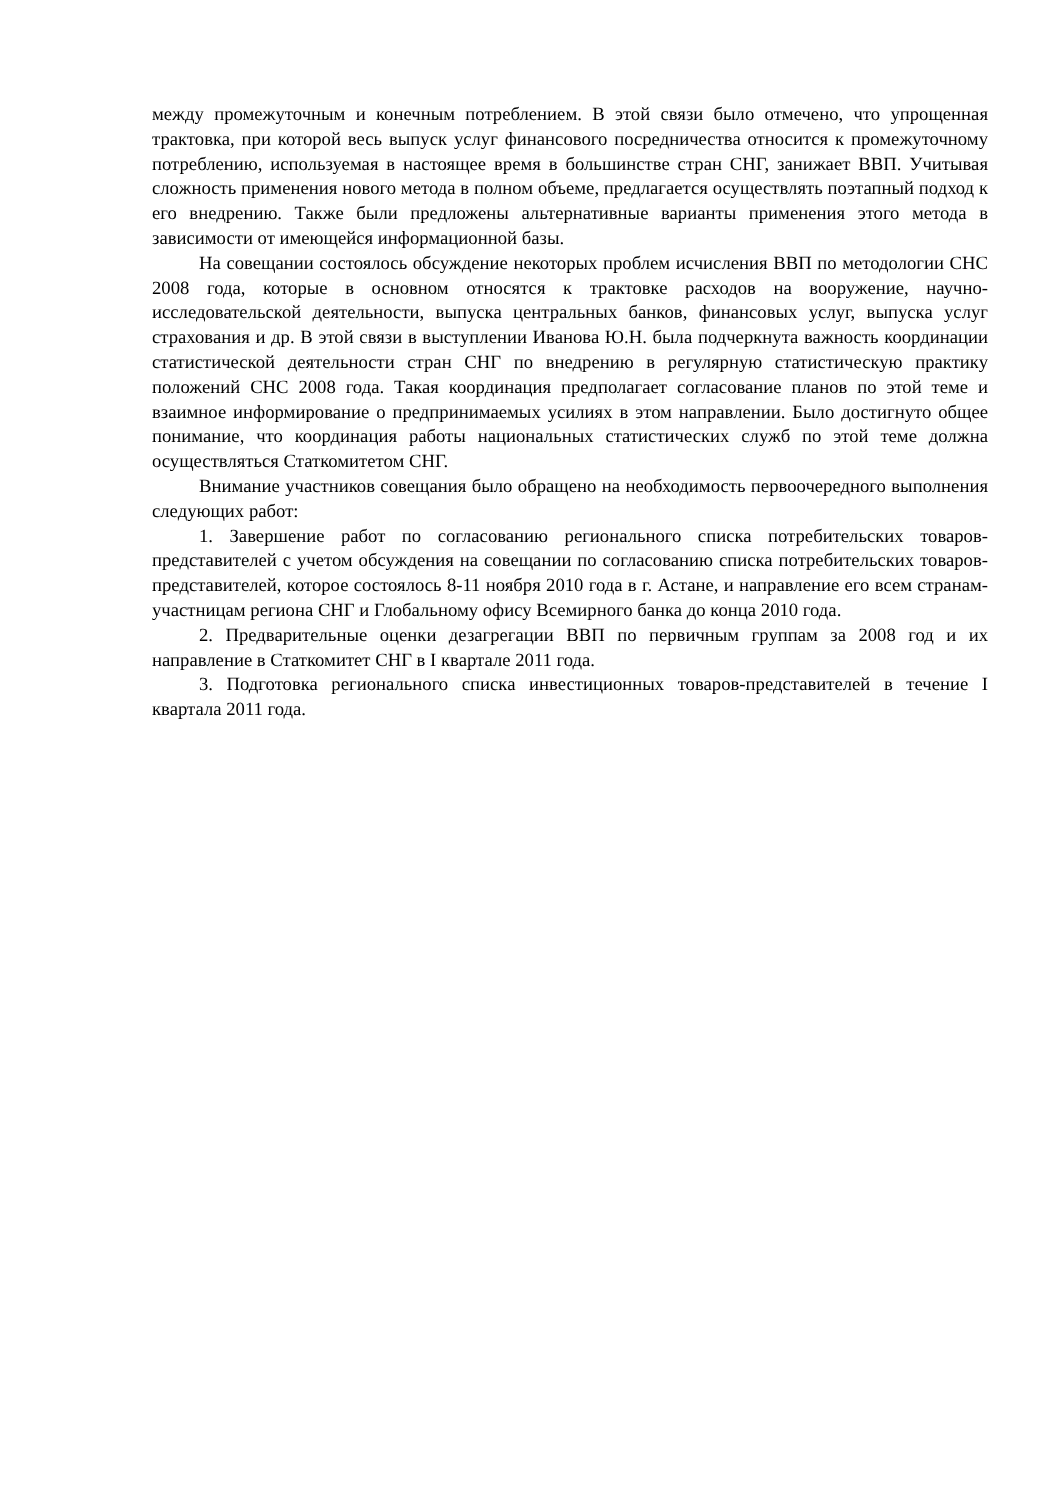между промежуточным и конечным потреблением. В этой связи было отмечено, что упрощенная трактовка, при которой весь выпуск услуг финансового посредничества относится к промежуточному потреблению, используемая в настоящее время в большинстве стран СНГ, занижает ВВП. Учитывая сложность применения нового метода в полном объеме, предлагается осуществлять поэтапный подход к его внедрению. Также были предложены альтернативные варианты применения этого метода в зависимости от имеющейся информационной базы.
На совещании состоялось обсуждение некоторых проблем исчисления ВВП по методологии СНС 2008 года, которые в основном относятся к трактовке расходов на вооружение, научно-исследовательской деятельности, выпуска центральных банков, финансовых услуг, выпуска услуг страхования и др. В этой связи в выступлении Иванова Ю.Н. была подчеркнута важность координации статистической деятельности стран СНГ по внедрению в регулярную статистическую практику положений СНС 2008 года. Такая координация предполагает согласование планов по этой теме и взаимное информирование о предпринимаемых усилиях в этом направлении. Было достигнуто общее понимание, что координация работы национальных статистических служб по этой теме должна осуществляться Статкомитетом СНГ.
Внимание участников совещания было обращено на необходимость первоочередного выполнения следующих работ:
1. Завершение работ по согласованию регионального списка потребительских товаров-представителей с учетом обсуждения на совещании по согласованию списка потребительских товаров-представителей, которое состоялось 8-11 ноября 2010 года в г. Астане, и направление его всем странам-участницам региона СНГ и Глобальному офису Всемирного банка до конца 2010 года.
2. Предварительные оценки дезагрегации ВВП по первичным группам за 2008 год и их направление в Статкомитет СНГ в I квартале 2011 года.
3. Подготовка регионального списка инвестиционных товаров-представителей в течение I квартала 2011 года.